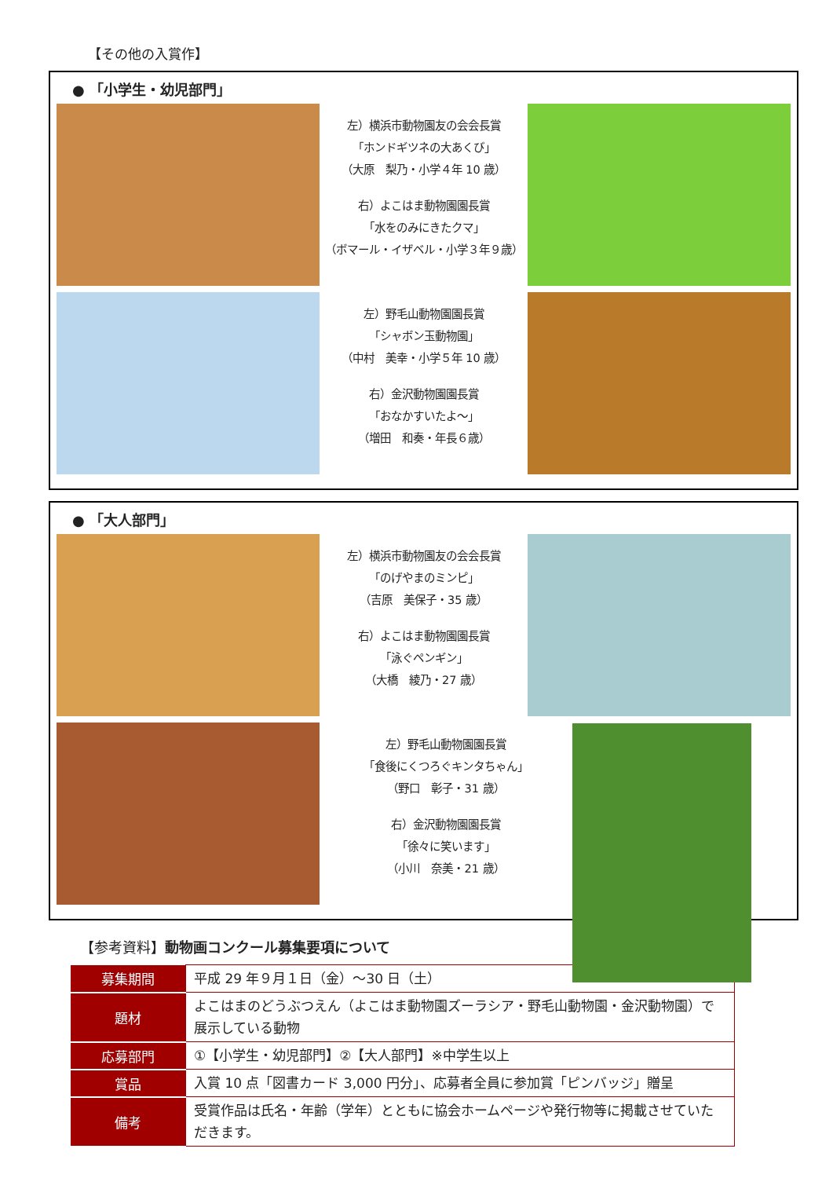【その他の入賞作】
● 「小学生・幼児部門」
左）横浜市動物園友の会会長賞
「ホンドギツネの大あくび」
（大原　梨乃・小学４年 10 歳）
右）よこはま動物園園長賞
「水をのみにきたクマ」
（ボマール・イザベル・小学３年９歳）
左）野毛山動物園園長賞
「シャボン玉動物園」
（中村　美幸・小学５年 10 歳）
右）金沢動物園園長賞
「おなかすいたよ～」
（増田　和奏・年長６歳）
● 「大人部門」
左）横浜市動物園友の会会長賞
「のげやまのミンピ」
（吉原　美保子・35 歳）
右）よこはま動物園園長賞
「泳ぐペンギン」
（大橋　綾乃・27 歳）
左）野毛山動物園園長賞
「食後にくつろぐキンタちゃん」
（野口　彰子・31 歳）
右）金沢動物園園長賞
「徐々に笑います」
（小川　奈美・21 歳）
【参考資料】動物画コンクール募集要項について
| 募集期間 | 平成 29 年９月１日（金）～30 日（土） |
| 題材 | よこはまのどうぶつえん（よこはま動物園ズーラシア・野毛山動物園・金沢動物園）で展示している動物 |
| 応募部門 | ①【小学生・幼児部門】②【大人部門】※中学生以上 |
| 賞品 | 入賞 10 点「図書カード 3,000 円分」、応募者全員に参加賞「ピンバッジ」贈呈 |
| 備考 | 受賞作品は氏名・年齢（学年）とともに協会ホームページや発行物等に掲載させていただきます。 |